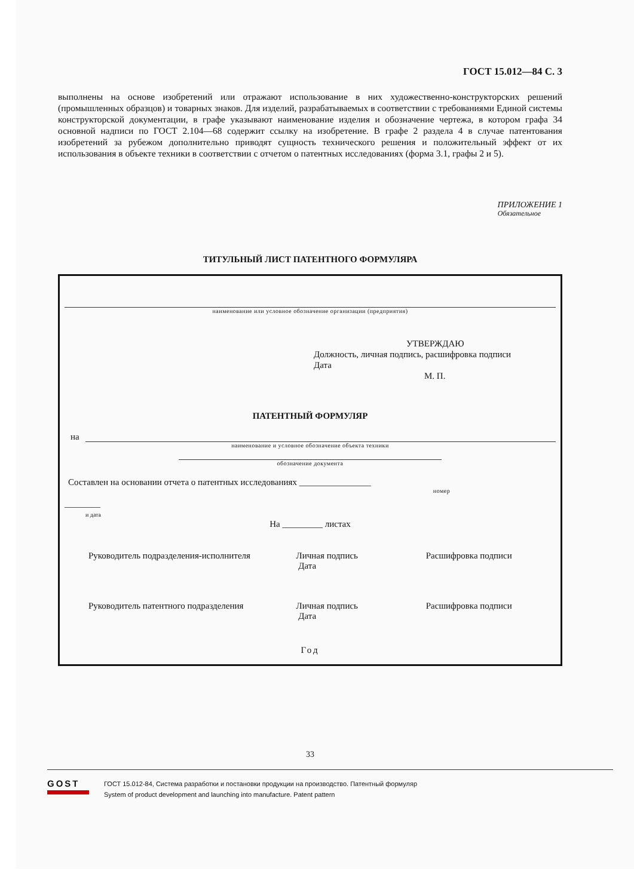ГОСТ 15.012—84 С. 3
выполнены на основе изобретений или отражают использование в них художественно-конструкторских решений (промышленных образцов) и товарных знаков. Для изделий, разрабатываемых в соответствии с требованиями Единой системы конструкторской документации, в графе указывают наименование изделия и обозначение чертежа, в котором графа 34 основной надписи по ГОСТ 2.104—68 содержит ссылку на изобретение. В графе 2 раздела 4 в случае патентования изобретений за рубежом дополнительно приводят сущность технического решения и положительный эффект от их использования в объекте техники в соответствии с отчетом о патентных исследованиях (форма 3.1, графы 2 и 5).
ПРИЛОЖЕНИЕ 1
Обязательное
ТИТУЛЬНЫЙ ЛИСТ ПАТЕНТНОГО ФОРМУЛЯРА
наименование или условное обозначение организации (предприятия)
УТВЕРЖДАЮ
Должность, личная подпись, расшифровка подписи
Дата
М. П.
ПАТЕНТНЫЙ ФОРМУЛЯР
на
наименование и условное обозначение объекта техники
обозначение документа
Составлен на основании отчета о патентных исследованиях ________________
номер
________
и дата
На _________ листах
Руководитель подразделения-исполнителя
Личная подпись
Дата
Расшифровка подписи
Руководитель патентного подразделения
Личная подпись
Дата
Расшифровка подписи
Год
33
GOST
ГОСТ 15.012-84, Система разработки и постановки продукции на производство. Патентный формуляр
System of product development and launching into manufacture. Patent pattern